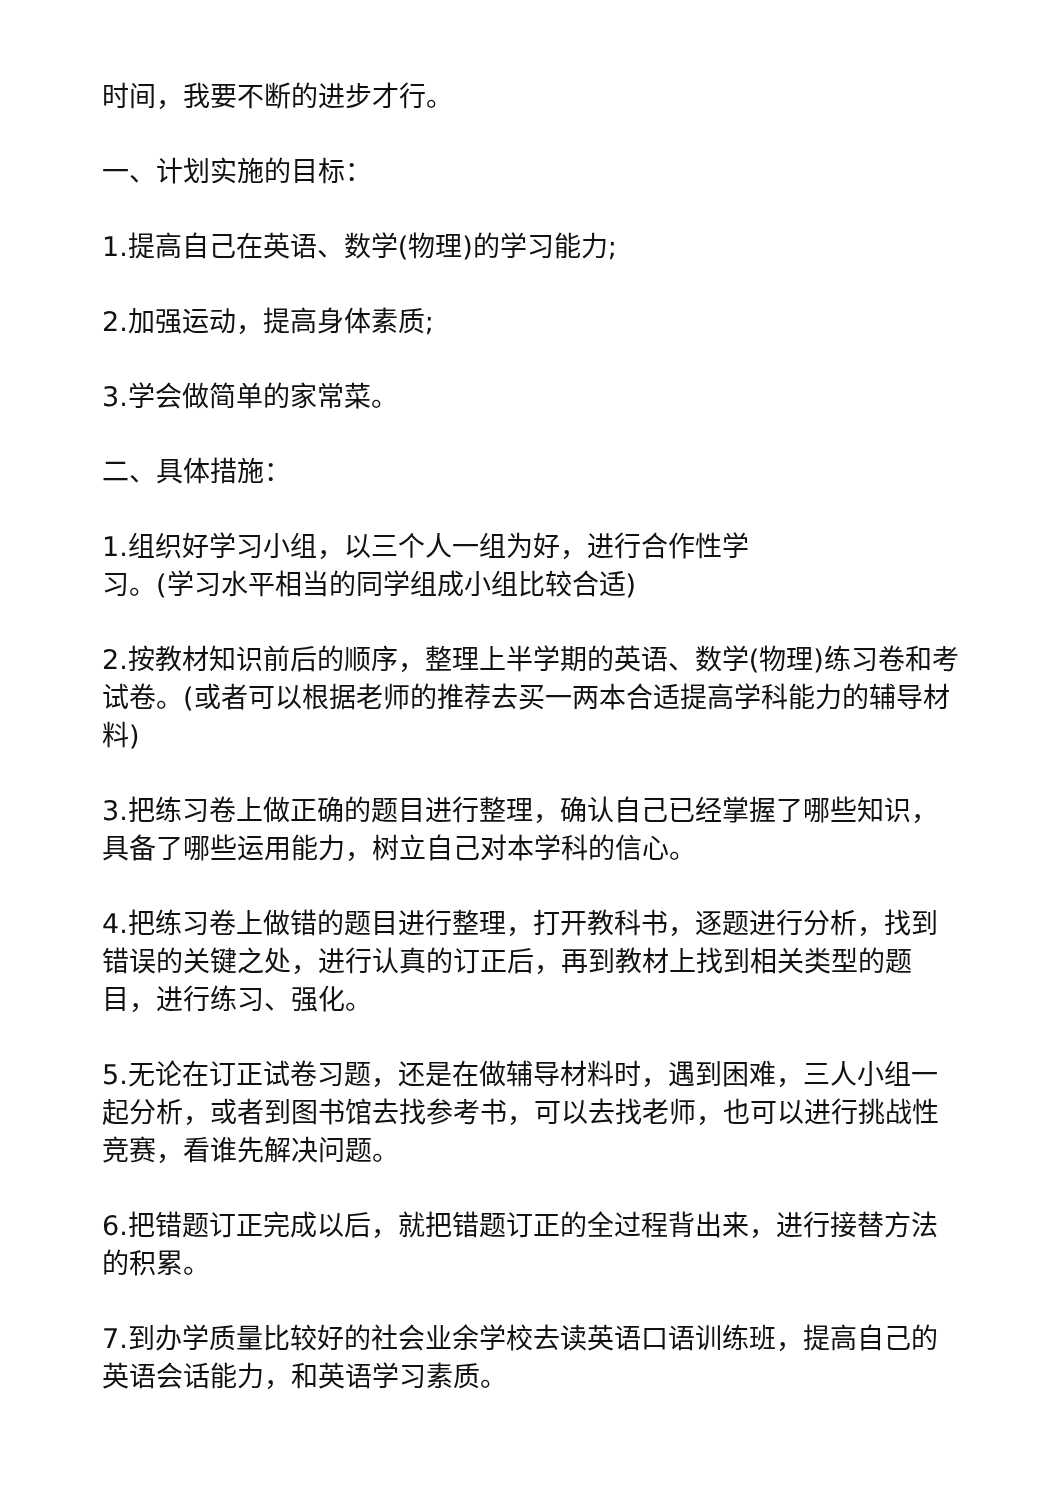时间，我要不断的进步才行。
一、计划实施的目标：
1.提高自己在英语、数学(物理)的学习能力;
2.加强运动，提高身体素质;
3.学会做简单的家常菜。
二、具体措施：
1.组织好学习小组，以三个人一组为好，进行合作性学
习。(学习水平相当的同学组成小组比较合适)
2.按教材知识前后的顺序，整理上半学期的英语、数学(物理)练习卷和考试卷。(或者可以根据老师的推荐去买一两本合适提高学科能力的辅导材料)
3.把练习卷上做正确的题目进行整理，确认自己已经掌握了哪些知识，具备了哪些运用能力，树立自己对本学科的信心。
4.把练习卷上做错的题目进行整理，打开教科书，逐题进行分析，找到错误的关键之处，进行认真的订正后，再到教材上找到相关类型的题目，进行练习、强化。
5.无论在订正试卷习题，还是在做辅导材料时，遇到困难，三人小组一起分析，或者到图书馆去找参考书，可以去找老师，也可以进行挑战性竞赛，看谁先解决问题。
6.把错题订正完成以后，就把错题订正的全过程背出来，进行接替方法的积累。
7.到办学质量比较好的社会业余学校去读英语口语训练班，提高自己的英语会话能力，和英语学习素质。